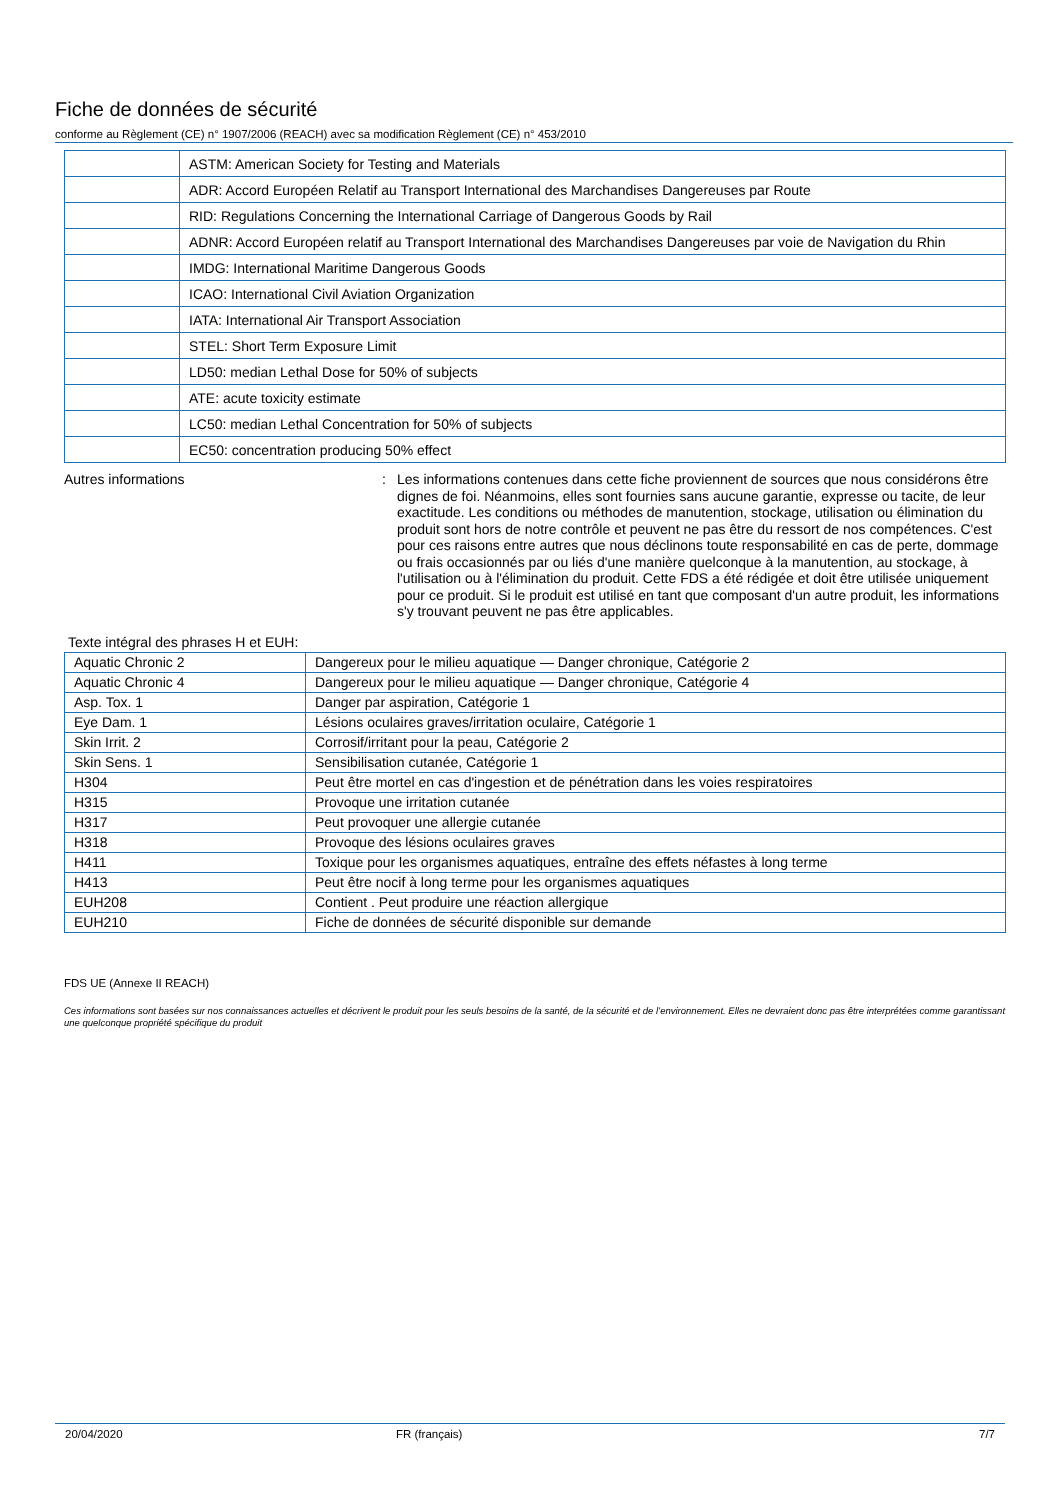Fiche de données de sécurité
conforme au Règlement (CE) n° 1907/2006 (REACH) avec sa modification Règlement (CE) n° 453/2010
| | ASTM: American Society for Testing and Materials |
| | ADR: Accord Européen Relatif au Transport International des Marchandises Dangereuses par Route |
| | RID: Regulations Concerning the International Carriage of Dangerous Goods by Rail |
| | ADNR: Accord Européen relatif au Transport International des Marchandises Dangereuses par voie de Navigation du Rhin |
| | IMDG: International Maritime Dangerous Goods |
| | ICAO: International Civil Aviation Organization |
| | IATA: International Air Transport Association |
| | STEL: Short Term Exposure Limit |
| | LD50: median Lethal Dose for 50% of subjects |
| | ATE: acute toxicity estimate |
| | LC50: median Lethal Concentration for 50% of subjects |
| | EC50: concentration producing 50% effect |
Autres informations : Les informations contenues dans cette fiche proviennent de sources que nous considérons être dignes de foi. Néanmoins, elles sont fournies sans aucune garantie, expresse ou tacite, de leur exactitude. Les conditions ou méthodes de manutention, stockage, utilisation ou élimination du produit sont hors de notre contrôle et peuvent ne pas être du ressort de nos compétences. C'est pour ces raisons entre autres que nous déclinons toute responsabilité en cas de perte, dommage ou frais occasionnés par ou liés d'une manière quelconque à la manutention, au stockage, à l'utilisation ou à l'élimination du produit. Cette FDS a été rédigée et doit être utilisée uniquement pour ce produit. Si le produit est utilisé en tant que composant d'un autre produit, les informations s'y trouvant peuvent ne pas être applicables.
Texte intégral des phrases H et EUH:
| Aquatic Chronic 2 | Dangereux pour le milieu aquatique — Danger chronique, Catégorie 2 |
| Aquatic Chronic 4 | Dangereux pour le milieu aquatique — Danger chronique, Catégorie 4 |
| Asp. Tox. 1 | Danger par aspiration, Catégorie 1 |
| Eye Dam. 1 | Lésions oculaires graves/irritation oculaire, Catégorie 1 |
| Skin Irrit. 2 | Corrosif/irritant pour la peau, Catégorie 2 |
| Skin Sens. 1 | Sensibilisation cutanée, Catégorie 1 |
| H304 | Peut être mortel en cas d'ingestion et de pénétration dans les voies respiratoires |
| H315 | Provoque une irritation cutanée |
| H317 | Peut provoquer une allergie cutanée |
| H318 | Provoque des lésions oculaires graves |
| H411 | Toxique pour les organismes aquatiques, entraîne des effets néfastes à long terme |
| H413 | Peut être nocif à long terme pour les organismes aquatiques |
| EUH208 | Contient . Peut produire une réaction allergique |
| EUH210 | Fiche de données de sécurité disponible sur demande |
FDS UE (Annexe II REACH)
Ces informations sont basées sur nos connaissances actuelles et décrivent le produit pour les seuls besoins de la santé, de la sécurité et de l’environnement. Elles ne devraient donc pas être interprétées comme garantissant une quelconque propriété spécifique du produit
20/04/2020 FR (français) 7/7